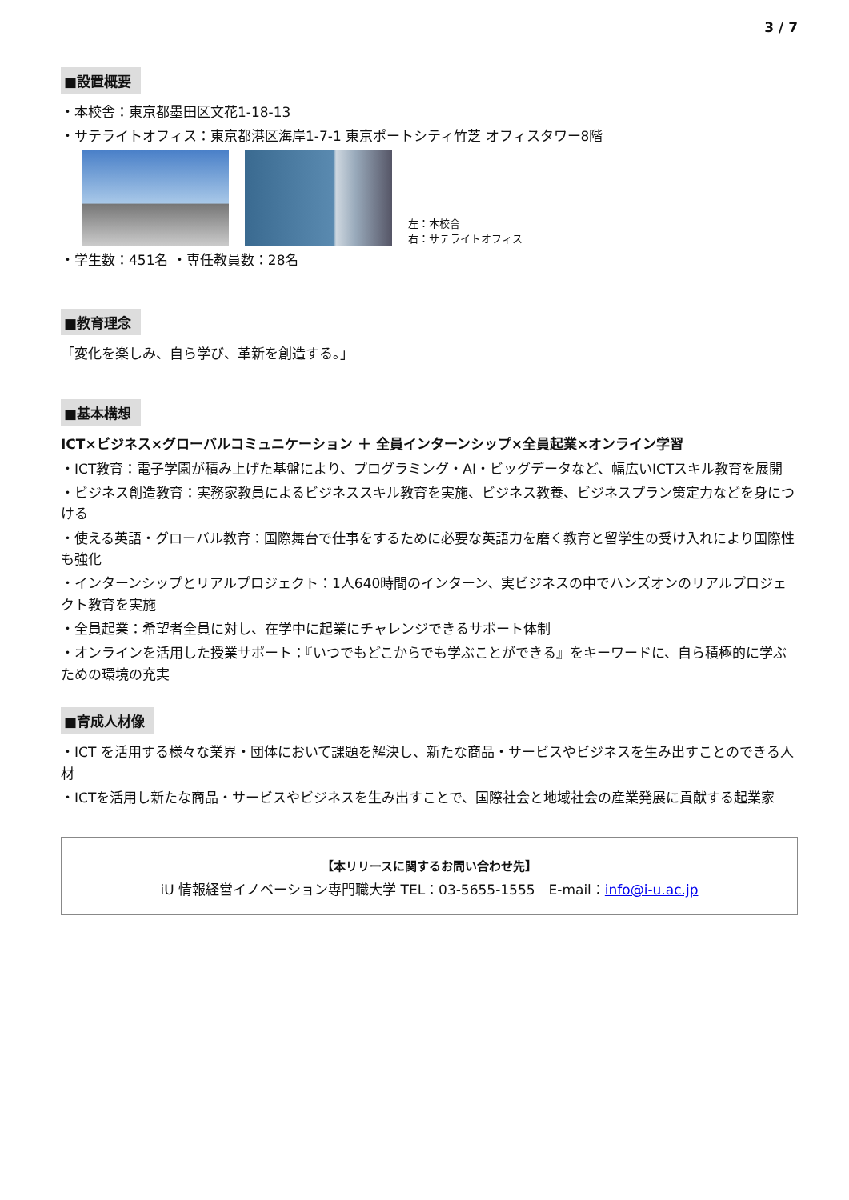3 / 7
■設置概要
・本校舎：東京都墨田区文花1-18-13
・サテライトオフィス：東京都港区海岸1-7-1 東京ポートシティ竹芝 オフィスタワー8階
左：本校舎
右：サテライトオフィス
・学生数：451名 ・専任教員数：28名
■教育理念
「変化を楽しみ、自ら学び、革新を創造する。」
■基本構想
ICT×ビジネス×グローバルコミュニケーション ＋ 全員インターンシップ×全員起業×オンライン学習
・ICT教育：電子学園が積み上げた基盤により、プログラミング・AI・ビッグデータなど、幅広いICTスキル教育を展開
・ビジネス創造教育：実務家教員によるビジネススキル教育を実施、ビジネス教養、ビジネスプラン策定力などを身につける
・使える英語・グローバル教育：国際舞台で仕事をするために必要な英語力を磨く教育と留学生の受け入れにより国際性も強化
・インターンシップとリアルプロジェクト：1人640時間のインターン、実ビジネスの中でハンズオンのリアルプロジェクト教育を実施
・全員起業：希望者全員に対し、在学中に起業にチャレンジできるサポート体制
・オンラインを活用した授業サポート：『いつでもどこからでも学ぶことができる』をキーワードに、自ら積極的に学ぶための環境の充実
■育成人材像
・ICT を活用する様々な業界・団体において課題を解決し、新たな商品・サービスやビジネスを生み出すことのできる人材
・ICTを活用し新たな商品・サービスやビジネスを生み出すことで、国際社会と地域社会の産業発展に貢献する起業家
【本リリースに関するお問い合わせ先】
iU 情報経営イノベーション専門職大学 TEL：03-5655-1555　E-mail：info@i-u.ac.jp